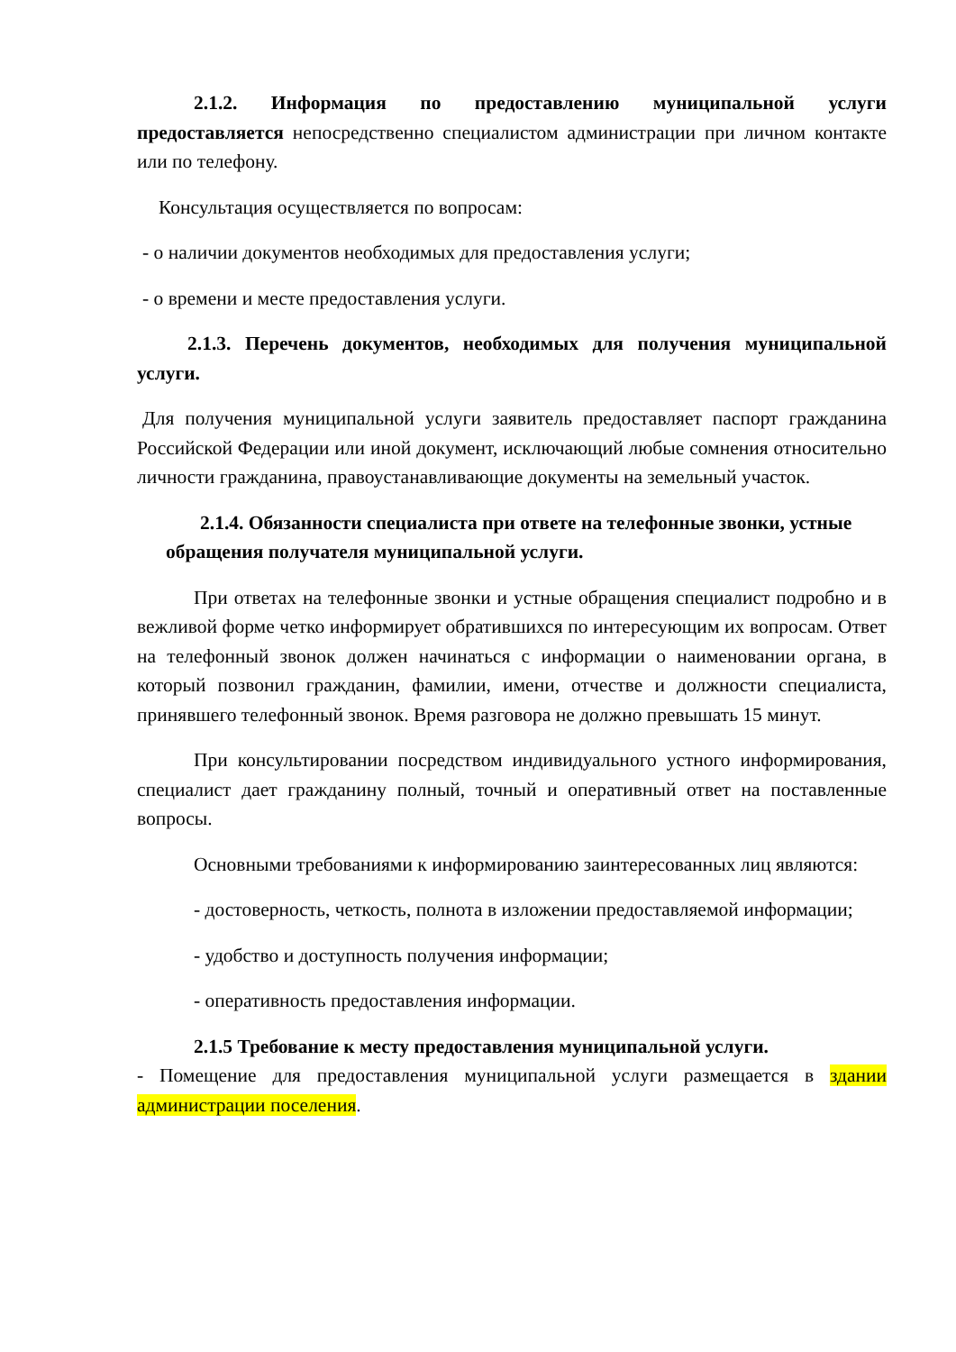2.1.2. Информация по предоставлению муниципальной услуги предоставляется непосредственно специалистом администрации при личном контакте или по телефону.
Консультация осуществляется по вопросам:
- о наличии документов необходимых для предоставления услуги;
- о времени и месте предоставления услуги.
2.1.3. Перечень документов, необходимых для получения муниципальной услуги.
Для получения муниципальной услуги заявитель предоставляет паспорт гражданина Российской Федерации или иной документ, исключающий любые сомнения относительно личности гражданина, правоустанавливающие документы на земельный участок.
2.1.4. Обязанности специалиста при ответе на телефонные звонки, устные обращения получателя муниципальной услуги.
При ответах на телефонные звонки и устные обращения специалист подробно и в вежливой форме четко информирует обратившихся по интересующим их вопросам. Ответ на телефонный звонок должен начинаться с информации о наименовании органа, в который позвонил гражданин, фамилии, имени, отчестве и должности специалиста, принявшего телефонный звонок. Время разговора не должно превышать 15 минут.
При консультировании посредством индивидуального устного информирования, специалист дает гражданину полный, точный и оперативный ответ на поставленные вопросы.
Основными требованиями к информированию заинтересованных лиц являются:
- достоверность, четкость, полнота в изложении предоставляемой информации;
- удобство и доступность получения информации;
- оперативность предоставления информации.
2.1.5 Требование к месту предоставления муниципальной услуги.
- Помещение для предоставления муниципальной услуги размещается в здании администрации поселения.